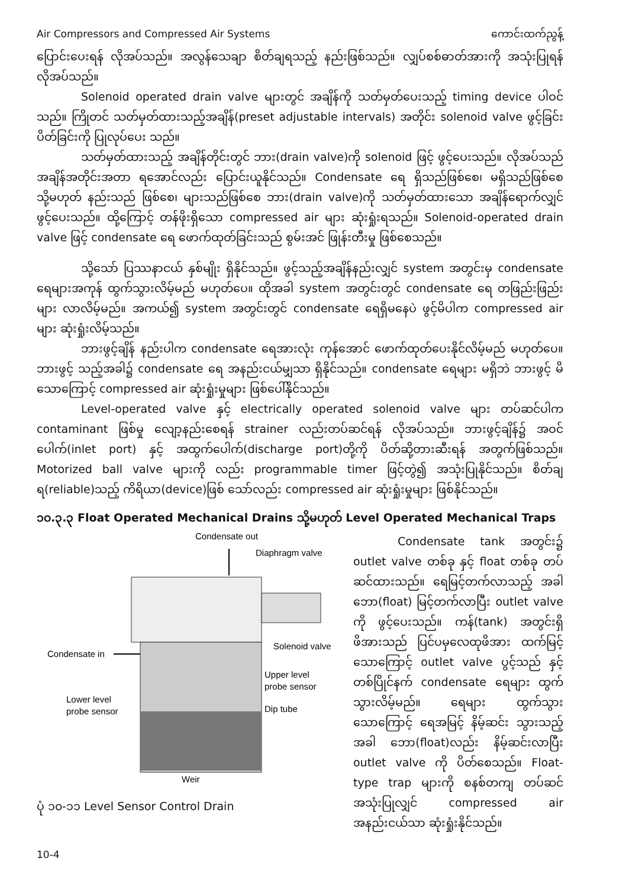Air Compressors and Compressed Air Systems ကောင်းထက်ညွန့်
ပြောင်းပေးရန် လိုအပ်သည်။ အလွန်သေချာ စိတ်ချရသည့် နည်းဖြစ်သည်။ လျှပ်စစ်ဓာတ်အားကို အသုံးပြုရန် လိုအပ်သည်။
Solenoid operated drain valve များတွင် အချိန်ကို သတ်မှတ်ပေးသည့် timing device ပါဝင်သည်။ ကြိုတင် သတ်မှတ်ထားသည့်အချိန်(preset adjustable intervals) အတိုင်း solenoid valve ဖွင့်ခြင်း ပိတ်ခြင်းကို ပြုလုပ်ပေး သည်။
သတ်မှတ်ထားသည့် အချိန်တိုင်းတွင် ဘား(drain valve)ကို solenoid ဖြင့် ဖွင့်ပေးသည်။ လိုအပ်သည် အချိန်အတိုင်းအတာ ရအောင်လည်း ပြောင်းယူနိုင်သည်။ Condensate ရေ ရှိသည်ဖြစ်စေ၊ မရှိသည်ဖြစ်စေ သို့မဟုတ် နည်းသည် ဖြစ်စေ၊ များသည်ဖြစ်စေ ဘား(drain valve)ကို သတ်မှတ်ထားသော အချိန်ရောက်လျှင် ဖွင့်ပေးသည်။ ထို့ကြောင့် တန်ဖိုးရှိသော compressed air များ ဆုံးရှုံးရသည်။ Solenoid-operated drain valve ဖြင့် condensate ရေ ဖောက်ထုတ်ခြင်းသည် စွမ်းအင် ဖြုန်းတီးမှု ဖြစ်စေသည်။
သို့သော် ပြဿနာငယ် နှစ်မျိုး ရှိနိုင်သည်။ ဖွင့်သည့်အချိန်နည်းလျှင် system အတွင်းမှ condensate ရေများအကုန် ထွက်သွားလိမ့်မည် မဟုတ်ပေ။ ထိုအခါ system အတွင်းတွင် condensate ရေ တဖြည်းဖြည်း များ လာလိမ့်မည်။ အကယ်၍ system အတွင်းတွင် condensate ရေရှိမနေပဲ ဖွင့်မိပါက compressed air များ ဆုံးရှုံးလိမ့်သည်။
ဘားဖွင့်ချိန် နည်းပါက condensate ရေအားလုံး ကုန်အောင် ဖောက်ထုတ်ပေးနိုင်လိမ့်မည် မဟုတ်ပေ။ ဘားဖွင့် သည့်အခါ၌ condensate ရေ အနည်းငယ်မျှသာ ရှိနိုင်သည်။ condensate ရေများ မရှိဘဲ ဘားဖွင့် မိသောကြောင့် compressed air ဆုံးရှုံးမှုများ ဖြစ်ပေါ်နိုင်သည်။
Level-operated valve နှင့် electrically operated solenoid valve များ တပ်ဆင်ပါက contaminant ဖြစ်မှု လျော့နည်းစေရန် strainer လည်းတပ်ဆင်ရန် လိုအပ်သည်။ ဘားဖွင့်ချိန်၌ အဝင်ပေါက်(inlet port) နှင့် အထွက်ပေါက်(discharge port)တို့ကို ပိတ်ဆို့တားဆီးရန် အတွက်ဖြစ်သည်။ Motorized ball valve များကို လည်း programmable timer ဖြင့်တွဲ၍ အသုံးပြုနိုင်သည်။ စိတ်ချရ(reliable)သည့် ကိရိယာ(device)ဖြစ် သော်လည်း compressed air ဆုံးရှုံးမှုများ ဖြစ်နိုင်သည်။
၁၀.၃.၃ Float Operated Mechanical Drains သို့မဟုတ် Level Operated Mechanical Traps
Condensate out
Diaphragm valve
Solenoid valve
Condensate in
Upper level
probe sensor
Lower level
probe sensor
Dip tube
Weir
ပုံ ၁၀-၁၁ Level Sensor Control Drain
Condensate tank အတွင်း၌ outlet valve တစ်ခု နှင့် float တစ်ခု တပ်ဆင်ထားသည်။ ရေမြင့်တက်လာသည့် အခါ ဘော(float) မြင့်တက်လာပြီး outlet valve ကို ဖွင့်ပေးသည်။ ကန်(tank) အတွင်းရှိ ဖိအားသည် ပြင်ပမှလေထုဖိအား ထက်မြင့် သောကြောင့် outlet valve ပွင့်သည် နှင့်တစ်ပြိုင်နက် condensate ရေများ ထွက်သွားလိမ့်မည်။ ရေများ ထွက်သွားသောကြောင့် ရေအမြင့် နိမ့်ဆင်း သွားသည့်အခါ ဘော(float)လည်း နိမ့်ဆင်းလာပြီး outlet valve ကို ပိတ်စေသည်။ Float-type trap များကို စနစ်တကျ တပ်ဆင် အသုံးပြုလျှင် compressed air အနည်းငယ်သာ ဆုံးရှုံးနိုင်သည်။
10-4